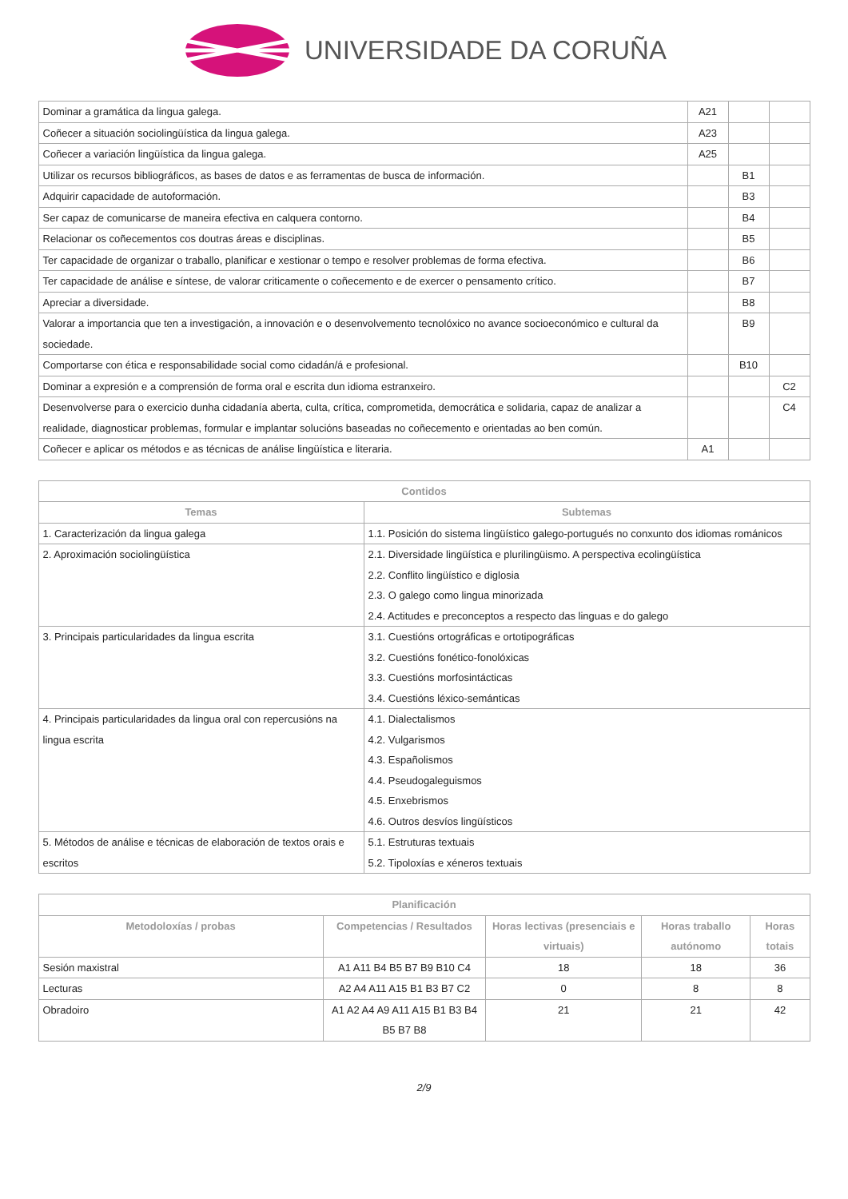UNIVERSIDADE DA CORUÑA
| Dominar a gramática da lingua galega. | A21 | | |
| Coñecer a situación sociolingüística da lingua galega. | A23 | | |
| Coñecer a variación lingüística da lingua galega. | A25 | | |
| Utilizar os recursos bibliográficos, as bases de datos e as ferramentas de busca de información. | | B1 | |
| Adquirir capacidade de autoformación. | | B3 | |
| Ser capaz de comunicarse de maneira efectiva en calquera contorno. | | B4 | |
| Relacionar os coñecementos cos doutras áreas e disciplinas. | | B5 | |
| Ter capacidade de organizar o traballo, planificar e xestionar o tempo e resolver problemas de forma efectiva. | | B6 | |
| Ter capacidade de análise e síntese, de valorar criticamente o coñecemento e de exercer o pensamento crítico. | | B7 | |
| Apreciar a diversidade. | | B8 | |
| Valorar a importancia que ten a investigación, a innovación e o desenvolvemento tecnolóxico no avance socioeconómico e cultural da sociedade. | | B9 | |
| Comportarse con ética e responsabilidade social como cidadán/á e profesional. | | B10 | |
| Dominar a expresión e a comprensión de forma oral e escrita dun idioma estranxeiro. | | | C2 |
| Desenvolverse para o exercicio dunha cidadanía aberta, culta, crítica, comprometida, democrática e solidaria, capaz de analizar a realidade, diagnosticar problemas, formular e implantar solucións baseadas no coñecemento e orientadas ao ben común. | | | C4 |
| Coñecer e aplicar os métodos e as técnicas de análise lingüística e literaria. | A1 | | |
| Contidos | |
| --- | --- |
| Temas | Subtemas |
| 1. Caracterización da lingua galega | 1.1. Posición do sistema lingüístico galego-portugués no conxunto dos idiomas románicos |
| 2. Aproximación sociolingüística | 2.1. Diversidade lingüística e plurilingüismo. A perspectiva ecolingüística 2.2. Conflito lingüístico e diglosia 2.3. O galego como lingua minorizada 2.4. Actitudes e preconceptos a respecto das linguas e do galego |
| 3. Principais particularidades da lingua escrita | 3.1. Cuestións ortográficas e ortotipográficas 3.2. Cuestións fonético-fonolóxicas 3.3. Cuestións morfosintácticas 3.4. Cuestións léxico-semánticas |
| 4. Principais particularidades da lingua oral con repercusións na lingua escrita | 4.1. Dialectalismos 4.2. Vulgarismos 4.3. Españolismos 4.4. Pseudogaleguismos 4.5. Enxebrismos 4.6. Outros desvíos lingüísticos |
| 5. Métodos de análise e técnicas de elaboración de textos orais e escritos | 5.1. Estruturas textuais 5.2. Tipoloxías e xéneros textuais |
| Planificación | | | | |
| --- | --- | --- | --- | --- |
| Metodoloxías / probas | Competencias / Resultados | Horas lectivas (presenciais e virtuais) | Horas traballo autónomo | Horas totais |
| Sesión maxistral | A1 A11 B4 B5 B7 B9 B10 C4 | 18 | 18 | 36 |
| Lecturas | A2 A4 A11 A15 B1 B3 B7 C2 | 0 | 8 | 8 |
| Obradoiro | A1 A2 A4 A9 A11 A15 B1 B3 B4 B5 B7 B8 | 21 | 21 | 42 |
2/9